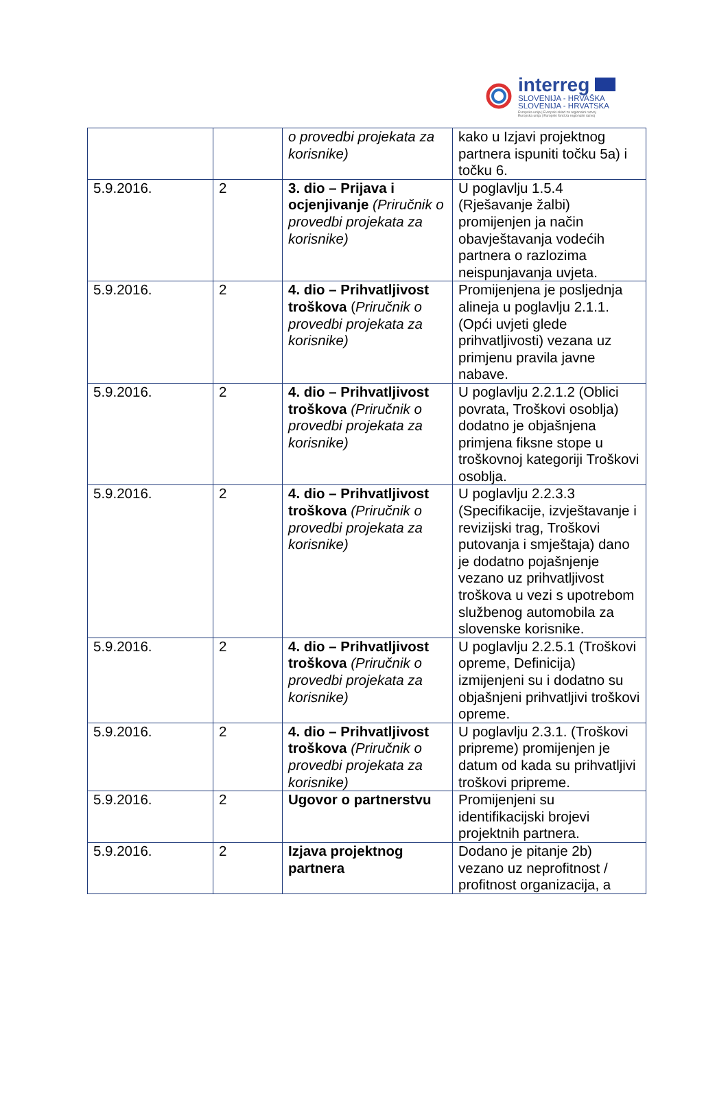interreg
SLOVENIJA - HRVAŠKA
SLOVENIJA - HRVATSKA
Evropska unija | Evropski sklad za regionalni razvoj
Europska unija | Europski fond za regionalni razvoj
| | | o provedbi projekata za korisnike) | kako u Izjavi projektnog partnera ispuniti točku 5a) i točku 6. |
| 5.9.2016. | 2 | 3. dio – Prijava i ocjenjivanje (Priručnik o provedbi projekata za korisnike) | U poglavlju 1.5.4 (Rješavanje žalbi) promijenjen ja način obavještavanja vodećih partnera o razlozima neispunjavanja uvjeta. |
| 5.9.2016. | 2 | 4. dio – Prihvatljivost troškova ( Priručnik o provedbi projekata za korisnike) | Promijenjena je posljednja alineja u poglavlju 2.1.1. (Opći uvjeti glede prihvatljivosti) vezana uz primjenu pravila javne nabave. |
| 5.9.2016. | 2 | 4. dio – Prihvatljivost troškova (Priručnik o provedbi projekata za korisnike) | U poglavlju 2.2.1.2 (Oblici povrata, Troškovi osoblja) dodatno je objašnjena primjena fiksne stope u troškovnoj kategoriji Troškovi osoblja. |
| 5.9.2016. | 2 | 4. dio – Prihvatljivost troškova (Priručnik o provedbi projekata za korisnike) | U poglavlju 2.2.3.3 (Specifikacije, izvještavanje i revizijski trag, Troškovi putovanja i smještaja) dano je dodatno pojašnjenje vezano uz prihvatljivost troškova u vezi s upotrebom službenog automobila za slovenske korisnike. |
| 5.9.2016. | 2 | 4. dio – Prihvatljivost troškova (Priručnik o provedbi projekata za korisnike) | U poglavlju 2.2.5.1 (Troškovi opreme, Definicija) izmijenjeni su i dodatno su objašnjeni prihvatljivi troškovi opreme. |
| 5.9.2016. | 2 | 4. dio – Prihvatljivost troškova (Priručnik o provedbi projekata za korisnike) | U poglavlju 2.3.1. (Troškovi pripreme) promijenjen je datum od kada su prihvatljivi troškovi pripreme. |
| 5.9.2016. | 2 | Ugovor o partnerstvu | Promijenjeni su identifikacijski brojevi projektnih partnera. |
| 5.9.2016. | 2 | Izjava projektnog partnera | Dodano je pitanje 2b) vezano uz neprofitnost / profitnost organizacija, a |